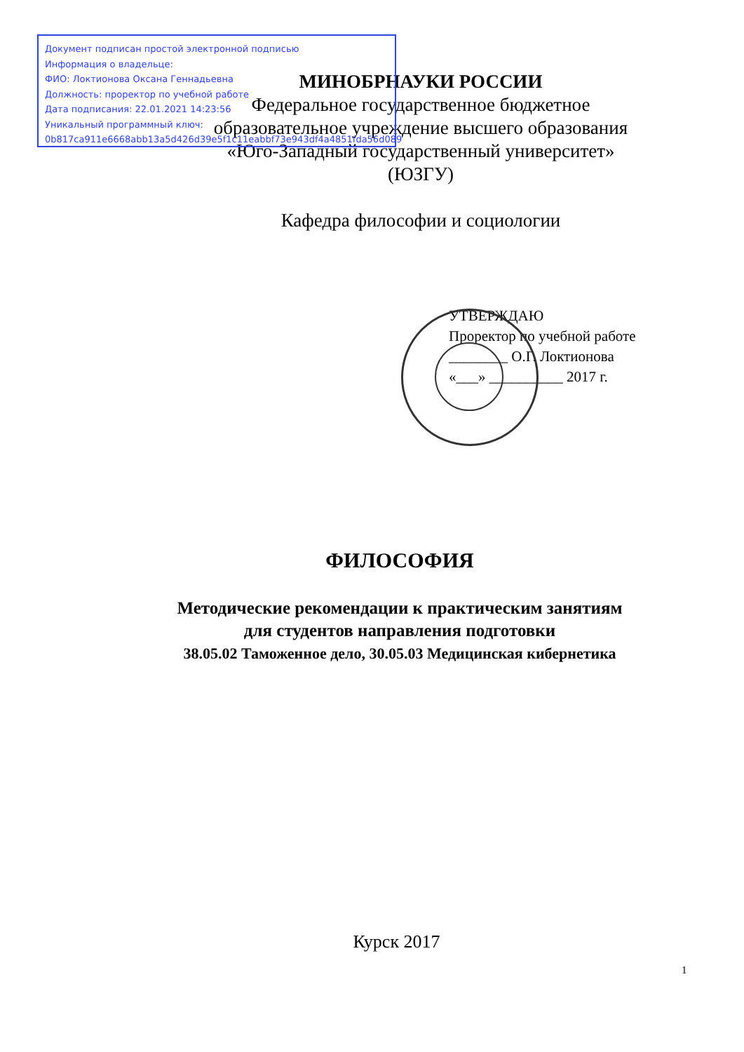Документ подписан простой электронной подписью
Информация о владельце:
ФИО: Локтионова Оксана Геннадьевна
Должность: проректор по учебной работе
Дата подписания: 22.01.2021 14:23:56
Уникальный программный ключ:
0b817ca911e6668abb13a5d426d39e5f1c11eabbf73e943df4a4851fda56d089
МИНОБРНАУКИ РОССИИ
Федеральное государственное бюджетное
образовательное учреждение высшего образования
«Юго-Западный государственный университет»
(ЮЗГУ)
Кафедра философии и социологии
УТВЕРЖДАЮ
Проректор по учебной работе
________ О.Г. Локтионова
«___» __________ 2017 г.
ФИЛОСОФИЯ
Методические рекомендации к практическим занятиям
для студентов направления подготовки
38.05.02 Таможенное дело, 30.05.03 Медицинская кибернетика
Курск 2017
1